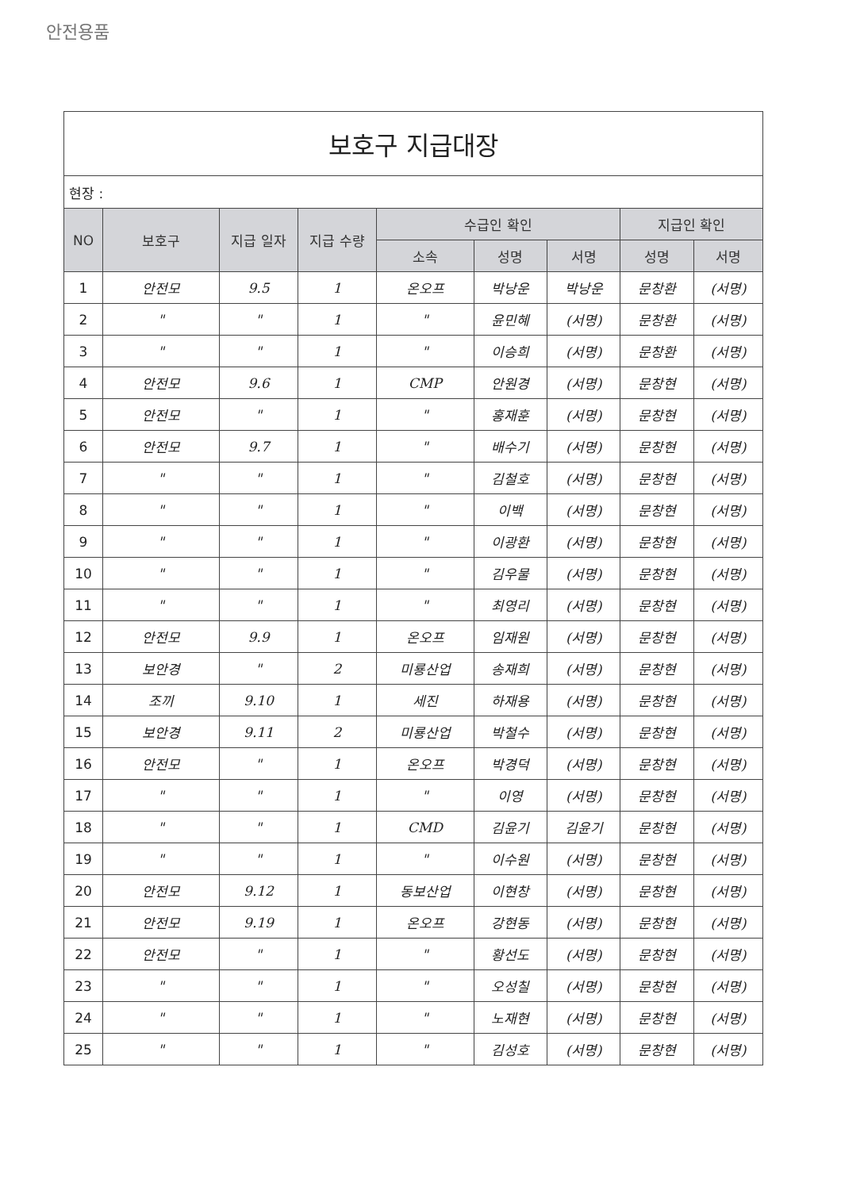안전용품
| 보호구 지급대장 | | | | | | | | |
| 현장 : | | | | | | | | |
| NO | 보호구 | 지급 일자 | 지급 수량 | 수급인 확인 | | | 지급인 확인 | |
| | | | | 소속 | 성명 | 서명 | 성명 | 서명 |
| 1 | 안전모 | 9.5 | 1 | 온오프 | 박낭운 | 박낭운 | 문창환 | (서명) |
| 2 | " | " | 1 | " | 윤민혜 | (서명) | 문창환 | (서명) |
| 3 | " | " | 1 | " | 이승희 | (서명) | 문창환 | (서명) |
| 4 | 안전모 | 9.6 | 1 | CMP | 안원경 | (서명) | 문창현 | (서명) |
| 5 | 안전모 | " | 1 | " | 홍재훈 | (서명) | 문창현 | (서명) |
| 6 | 안전모 | 9.7 | 1 | " | 배수기 | (서명) | 문창현 | (서명) |
| 7 | " | " | 1 | " | 김철호 | (서명) | 문창현 | (서명) |
| 8 | " | " | 1 | " | 이백 | (서명) | 문창현 | (서명) |
| 9 | " | " | 1 | " | 이광환 | (서명) | 문창현 | (서명) |
| 10 | " | " | 1 | " | 김우물 | (서명) | 문창현 | (서명) |
| 11 | " | " | 1 | " | 최영리 | (서명) | 문창현 | (서명) |
| 12 | 안전모 | 9.9 | 1 | 온오프 | 임재원 | (서명) | 문창현 | (서명) |
| 13 | 보안경 | " | 2 | 미룡산업 | 송재희 | (서명) | 문창현 | (서명) |
| 14 | 조끼 | 9.10 | 1 | 세진 | 하재용 | (서명) | 문창현 | (서명) |
| 15 | 보안경 | 9.11 | 2 | 미룡산업 | 박철수 | (서명) | 문창현 | (서명) |
| 16 | 안전모 | " | 1 | 온오프 | 박경덕 | (서명) | 문창현 | (서명) |
| 17 | " | " | 1 | " | 이영 | (서명) | 문창현 | (서명) |
| 18 | " | " | 1 | CMD | 김윤기 | 김윤기 | 문창현 | (서명) |
| 19 | " | " | 1 | " | 이수원 | (서명) | 문창현 | (서명) |
| 20 | 안전모 | 9.12 | 1 | 동보산업 | 이현창 | (서명) | 문창현 | (서명) |
| 21 | 안전모 | 9.19 | 1 | 온오프 | 강현동 | (서명) | 문창현 | (서명) |
| 22 | 안전모 | " | 1 | " | 황선도 | (서명) | 문창현 | (서명) |
| 23 | " | " | 1 | " | 오성칠 | (서명) | 문창현 | (서명) |
| 24 | " | " | 1 | " | 노재현 | (서명) | 문창현 | (서명) |
| 25 | " | " | 1 | " | 김성호 | (서명) | 문창현 | (서명) |